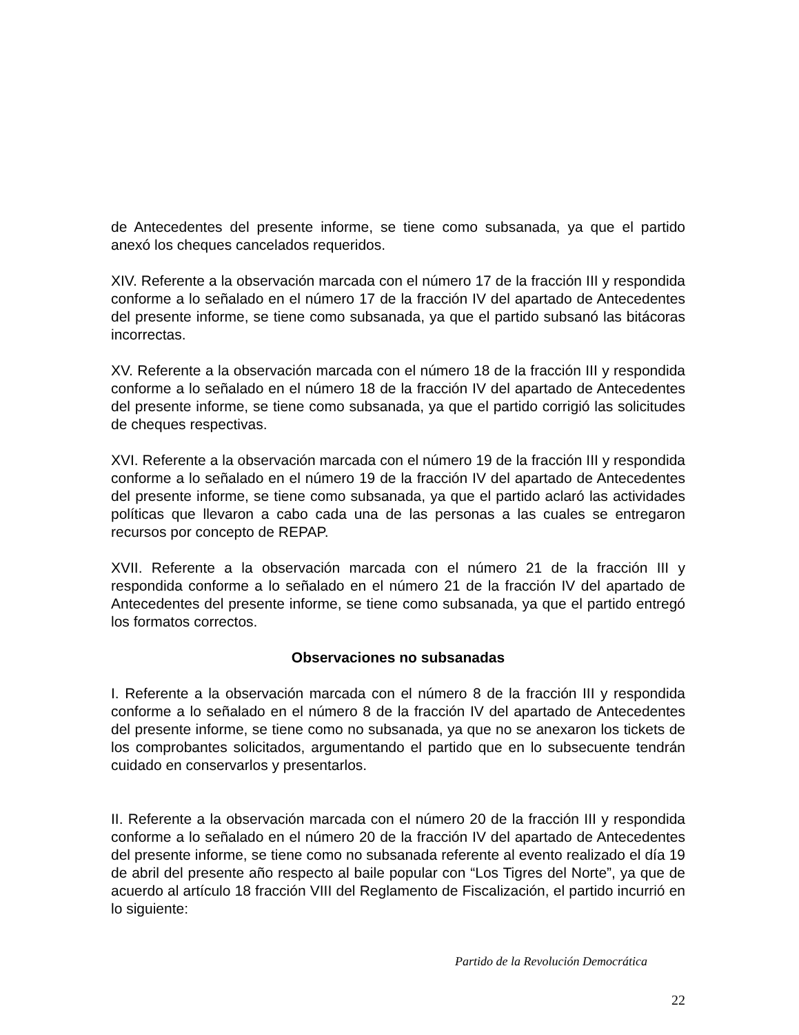de Antecedentes del presente informe, se tiene como subsanada, ya que el partido anexó los cheques cancelados requeridos.
XIV. Referente a la observación marcada con el número 17 de la fracción III y respondida conforme a lo señalado en el número 17 de la fracción IV del apartado de Antecedentes del presente informe, se tiene como subsanada, ya que el partido subsanó las bitácoras incorrectas.
XV. Referente a la observación marcada con el número 18 de la fracción III y respondida conforme a lo señalado en el número 18 de la fracción IV del apartado de Antecedentes del presente informe, se tiene como subsanada, ya que el partido corrigió las solicitudes de cheques respectivas.
XVI. Referente a la observación marcada con el número 19 de la fracción III y respondida conforme a lo señalado en el número 19 de la fracción IV del apartado de Antecedentes del presente informe, se tiene como subsanada, ya que el partido aclaró las actividades políticas que llevaron a cabo cada una de las personas a las cuales se entregaron recursos por concepto de REPAP.
XVII. Referente a la observación marcada con el número 21 de la fracción III y respondida conforme a lo señalado en el número 21 de la fracción IV del apartado de Antecedentes del presente informe, se tiene como subsanada, ya que el partido entregó los formatos correctos.
Observaciones no subsanadas
I. Referente a la observación marcada con el número 8 de la fracción III y respondida conforme a lo señalado en el número 8 de la fracción IV del apartado de Antecedentes del presente informe, se tiene como no subsanada, ya que no se anexaron los tickets de los comprobantes solicitados, argumentando el partido que en lo subsecuente tendrán cuidado en conservarlos y presentarlos.
II. Referente a la observación marcada con el número 20 de la fracción III y respondida conforme a lo señalado en el número 20 de la fracción IV del apartado de Antecedentes del presente informe, se tiene como no subsanada referente al evento realizado el día 19 de abril del presente año respecto al baile popular con “Los Tigres del Norte”, ya que de acuerdo al artículo 18 fracción VIII del Reglamento de Fiscalización, el partido incurrió en lo siguiente:
Partido de la Revolución Democrática
22